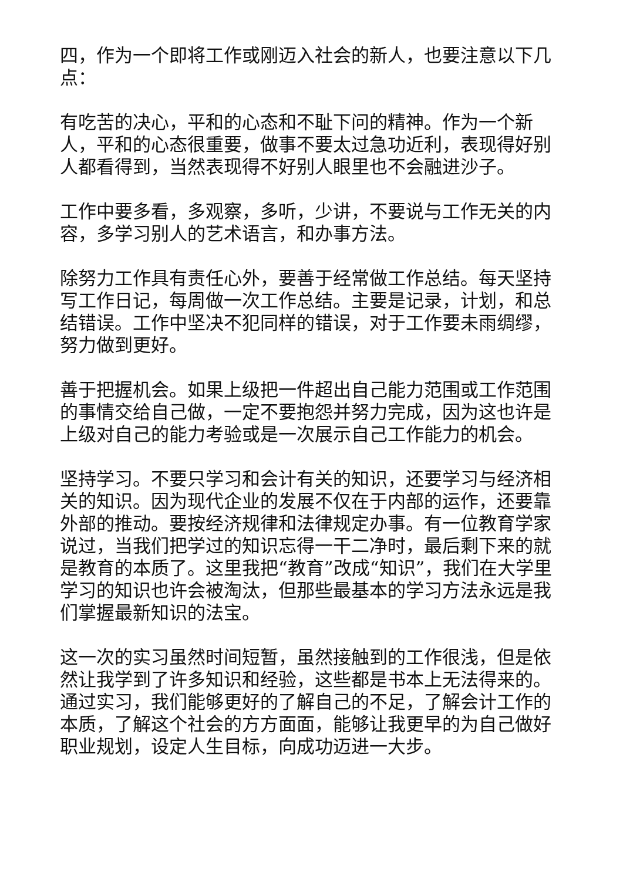四，作为一个即将工作或刚迈入社会的新人，也要注意以下几点：
有吃苦的决心，平和的心态和不耻下问的精神。作为一个新人，平和的心态很重要，做事不要太过急功近利，表现得好别人都看得到，当然表现得不好别人眼里也不会融进沙子。
工作中要多看，多观察，多听，少讲，不要说与工作无关的内容，多学习别人的艺术语言，和办事方法。
除努力工作具有责任心外，要善于经常做工作总结。每天坚持写工作日记，每周做一次工作总结。主要是记录，计划，和总结错误。工作中坚决不犯同样的错误，对于工作要未雨绸缪，努力做到更好。
善于把握机会。如果上级把一件超出自己能力范围或工作范围的事情交给自己做，一定不要抱怨并努力完成，因为这也许是上级对自己的能力考验或是一次展示自己工作能力的机会。
坚持学习。不要只学习和会计有关的知识，还要学习与经济相关的知识。因为现代企业的发展不仅在于内部的运作，还要靠外部的推动。要按经济规律和法律规定办事。有一位教育学家说过，当我们把学过的知识忘得一干二净时，最后剩下来的就是教育的本质了。这里我把“教育”改成“知识”，我们在大学里学习的知识也许会被淘汰，但那些最基本的学习方法永远是我们掌握最新知识的法宝。
这一次的实习虽然时间短暂，虽然接触到的工作很浅，但是依然让我学到了许多知识和经验，这些都是书本上无法得来的。通过实习，我们能够更好的了解自己的不足，了解会计工作的本质，了解这个社会的方方面面，能够让我更早的为自己做好职业规划，设定人生目标，向成功迈进一大步。